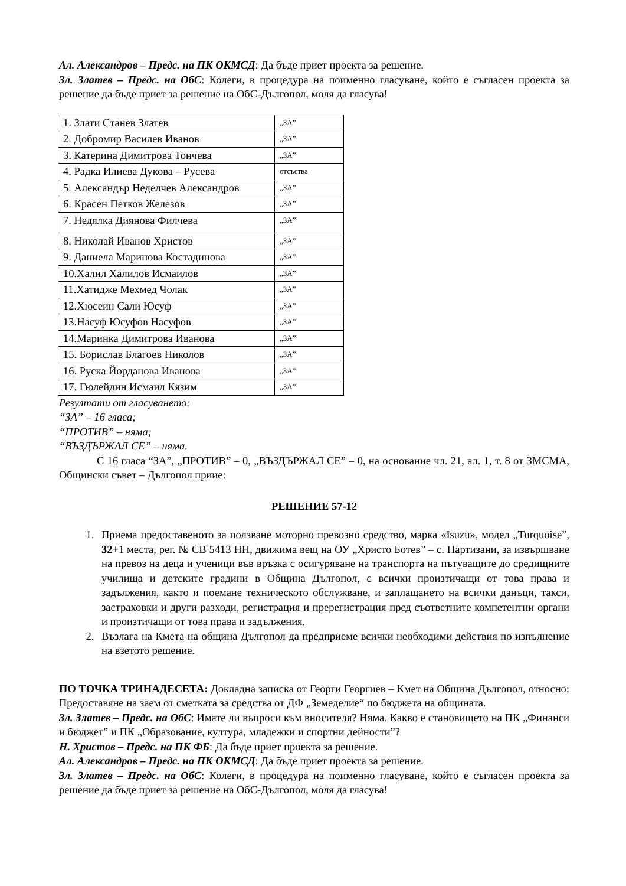Ал. Александров – Предс. на ПК ОКМСД: Да бъде приет проекта за решение.
Зл. Златев – Предс. на ОбС: Колеги, в процедура на поименно гласуване, който е съгласен проекта за решение да бъде приет за решение на ОбС-Дългопол, моля да гласува!
| 1. Злати Станев Златев | „ЗА” |
| 2. Добромир Василев Иванов | „ЗА” |
| 3. Катерина Димитрова Тончева | „ЗА” |
| 4. Радка Илиева Дукова – Русева | отсъства |
| 5. Александър Неделчев Александров | „ЗА” |
| 6. Красен Петков Железов | „ЗА” |
| 7. Недялка Диянова Филчева | „ЗА” |
| 8. Николай Иванов Христов | „ЗА” |
| 9. Даниела Маринова Костадинова | „ЗА” |
| 10.Халил Халилов Исмаилов | „ЗА” |
| 11.Хатидже Мехмед Чолак | „ЗА” |
| 12.Хюсеин Сали Юсуф | „ЗА” |
| 13.Насуф Юсуфов Насуфов | „ЗА” |
| 14.Маринка Димитрова Иванова | „ЗА” |
| 15. Борислав Благоев Николов | „ЗА” |
| 16. Руска Йорданова Иванова | „ЗА” |
| 17. Гюлейдин Исмаил Кязим | „ЗА” |
Резултати от гласуването:
“ЗА” – 16 гласа;
“ПРОТИВ” – няма;
“ВЪЗДЪРЖАЛ СЕ” – няма.
С 16 гласа “ЗА”, „ПРОТИВ” – 0, „ВЪЗДЪРЖАЛ СЕ” – 0, на основание чл. 21, ал. 1, т. 8 от ЗМСМА, Общински съвет – Дългопол приие:
РЕШЕНИЕ 57-12
1. Приема предоставеното за ползване моторно превозно средство, марка «Isuzu», модел „Turquoise”, 32+1 места, рег. № CB 5413 HH, движима вещ на ОУ „Христо Ботев” – с. Партизани, за извършване на превоз на деца и ученици във връзка с осигуряване на транспорта на пътуващите до средищните училища и детските градини в Община Дългопол, с всички произтичащи от това права и задължения, както и поемане техническото обслужване, и заплащането на всички данъци, такси, застраховки и други разходи, регистрация и пререгистрация пред съответните компетентни органи и произтичащи от това права и задължения.
2. Възлага на Кмета на община Дългопол да предприеме всички необходими действия по изпълнение на взетото решение.
ПО ТОЧКА ТРИНАДЕСЕТА: Докладна записка от Георги Георгиев – Кмет на Община Дългопол, относно: Предоставяне на заем от сметката за средства от ДФ „Земеделие“ по бюджета на общината.
Зл. Златев – Предс. на ОбС: Имате ли въпроси към вносителя? Няма. Какво е становището на ПК „Финанси и бюджет” и ПК „Образование, култура, младежки и спортни дейности”?
Н. Христов – Предс. на ПК ФБ: Да бъде приет проекта за решение.
Ал. Александров – Предс. на ПК ОКМСД: Да бъде приет проекта за решение.
Зл. Златев – Предс. на ОбС: Колеги, в процедура на поименно гласуване, който е съгласен проекта за решение да бъде приет за решение на ОбС-Дългопол, моля да гласува!